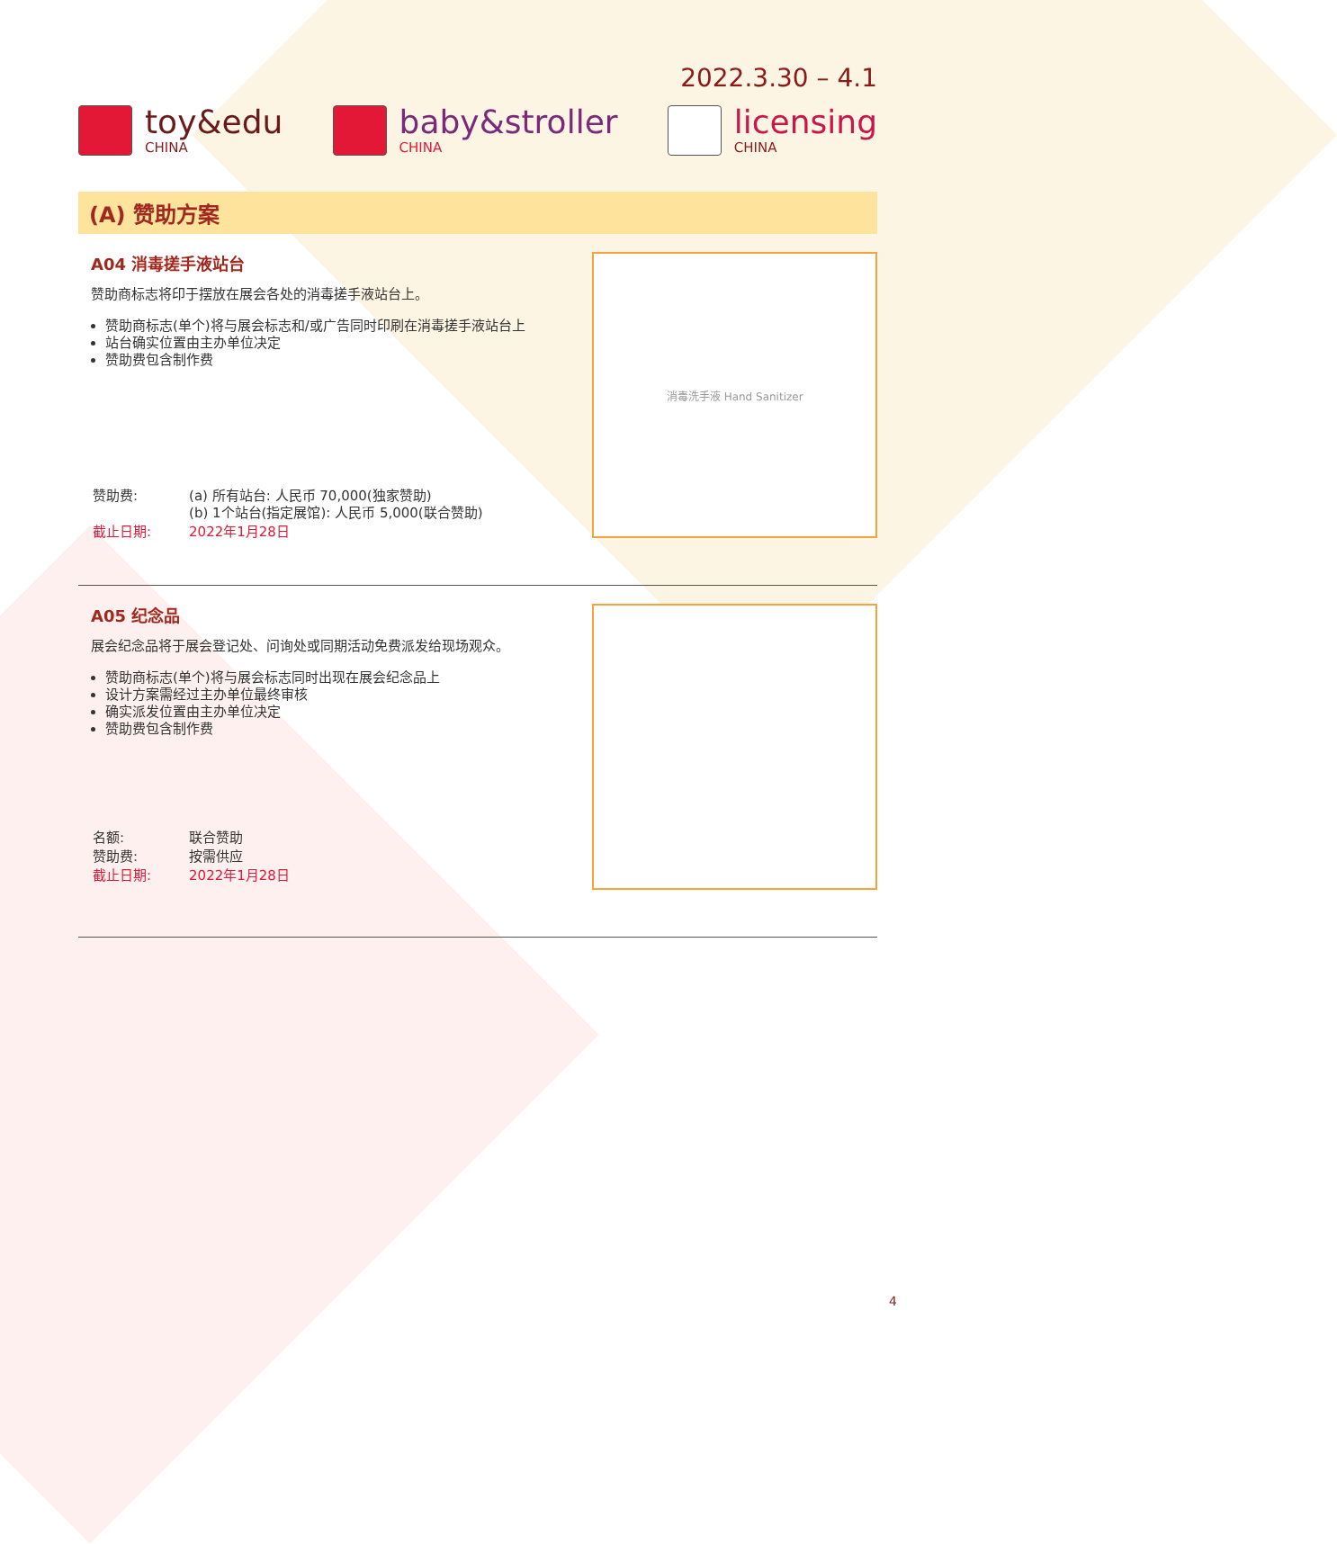2022.3.30 – 4.1
toy&edu
CHINA
baby&stroller
CHINA
licensing
CHINA
(A) 赞助方案
A04 消毒搓手液站台
赞助商标志将印于摆放在展会各处的消毒搓手液站台上。
赞助商标志(单个)将与展会标志和/或广告同时印刷在消毒搓手液站台上
站台确实位置由主办单位决定
赞助费包含制作费
| 赞助费: | (a) 所有站台: 人民币 70,000(独家赞助) (b) 1个站台(指定展馆): 人民币 5,000(联合赞助) |
| 截止日期: | 2022年1月28日 |
消毒洗手液 Hand Sanitizer
A05 纪念品
展会纪念品将于展会登记处、问询处或同期活动免费派发给现场观众。
赞助商标志(单个)将与展会标志同时出现在展会纪念品上
设计方案需经过主办单位最终审核
确实派发位置由主办单位决定
赞助费包含制作费
| 名额: | 联合赞助 |
| 赞助费: | 按需供应 |
| 截止日期: | 2022年1月28日 |
4